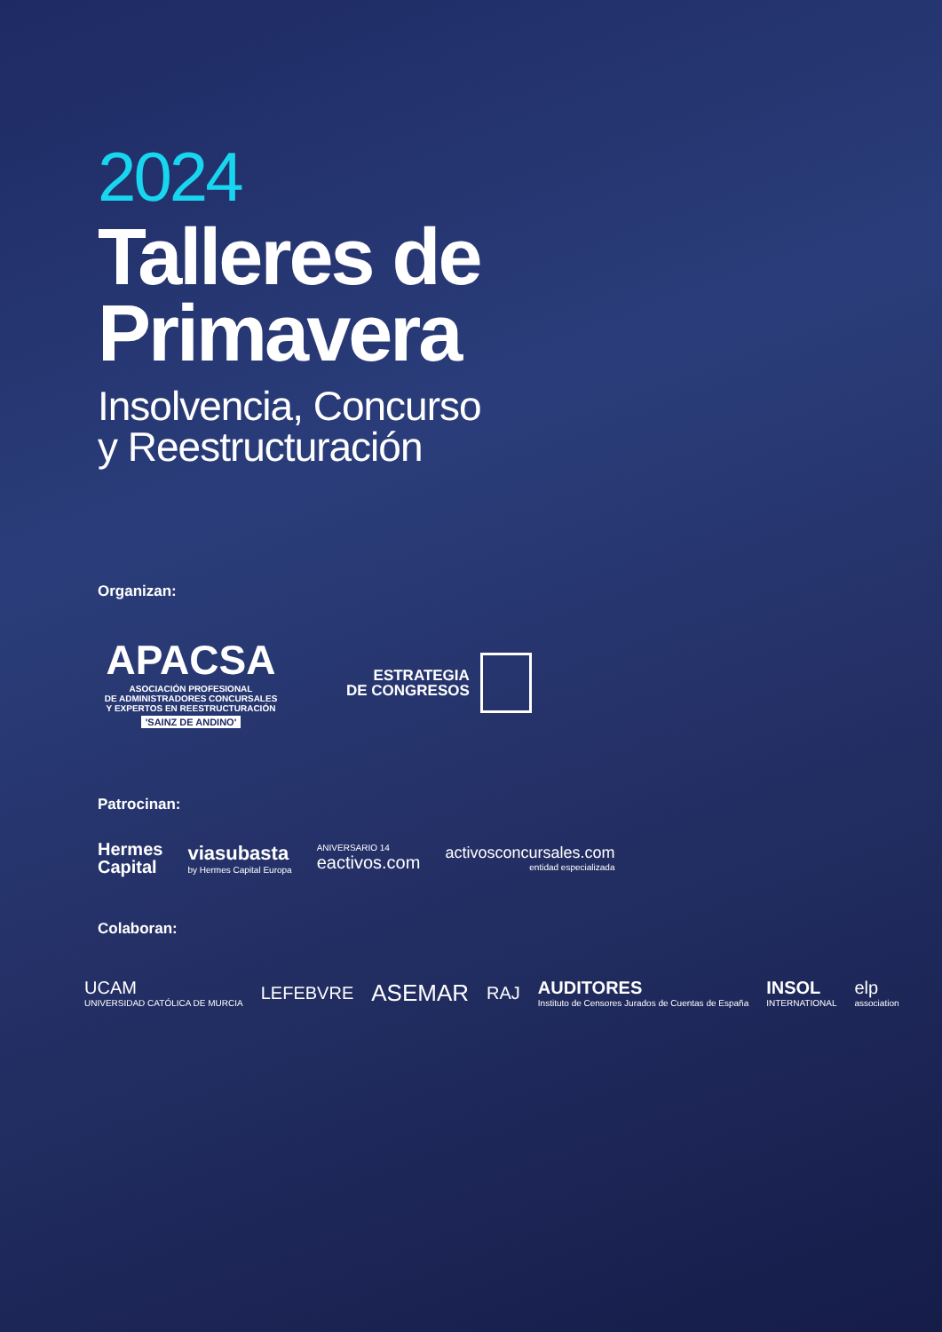2024
Talleres de
Primavera
Insolvencia, Concurso
y Reestructuración
Organizan:
APACSA
ASOCIACIÓN PROFESIONAL
DE ADMINISTRADORES CONCURSALES
Y EXPERTOS EN REESTRUCTURACIÓN
'SAINZ DE ANDINO'
ESTRATEGIA
DE CONGRESOS
Patrocinan:
Hermes
Capital
viasubasta
by Hermes Capital Europa
ANIVERSARIO 14
eactivos.com
activosconcursales.com
entidad especializada
Colaboran:
UCAM
UNIVERSIDAD CATÓLICA DE MURCIA
LEFEBVRE
ASEMAR
RAJ
AUDITORES
Instituto de Censores Jurados de Cuentas de España
INSOL
INTERNATIONAL
elp
association